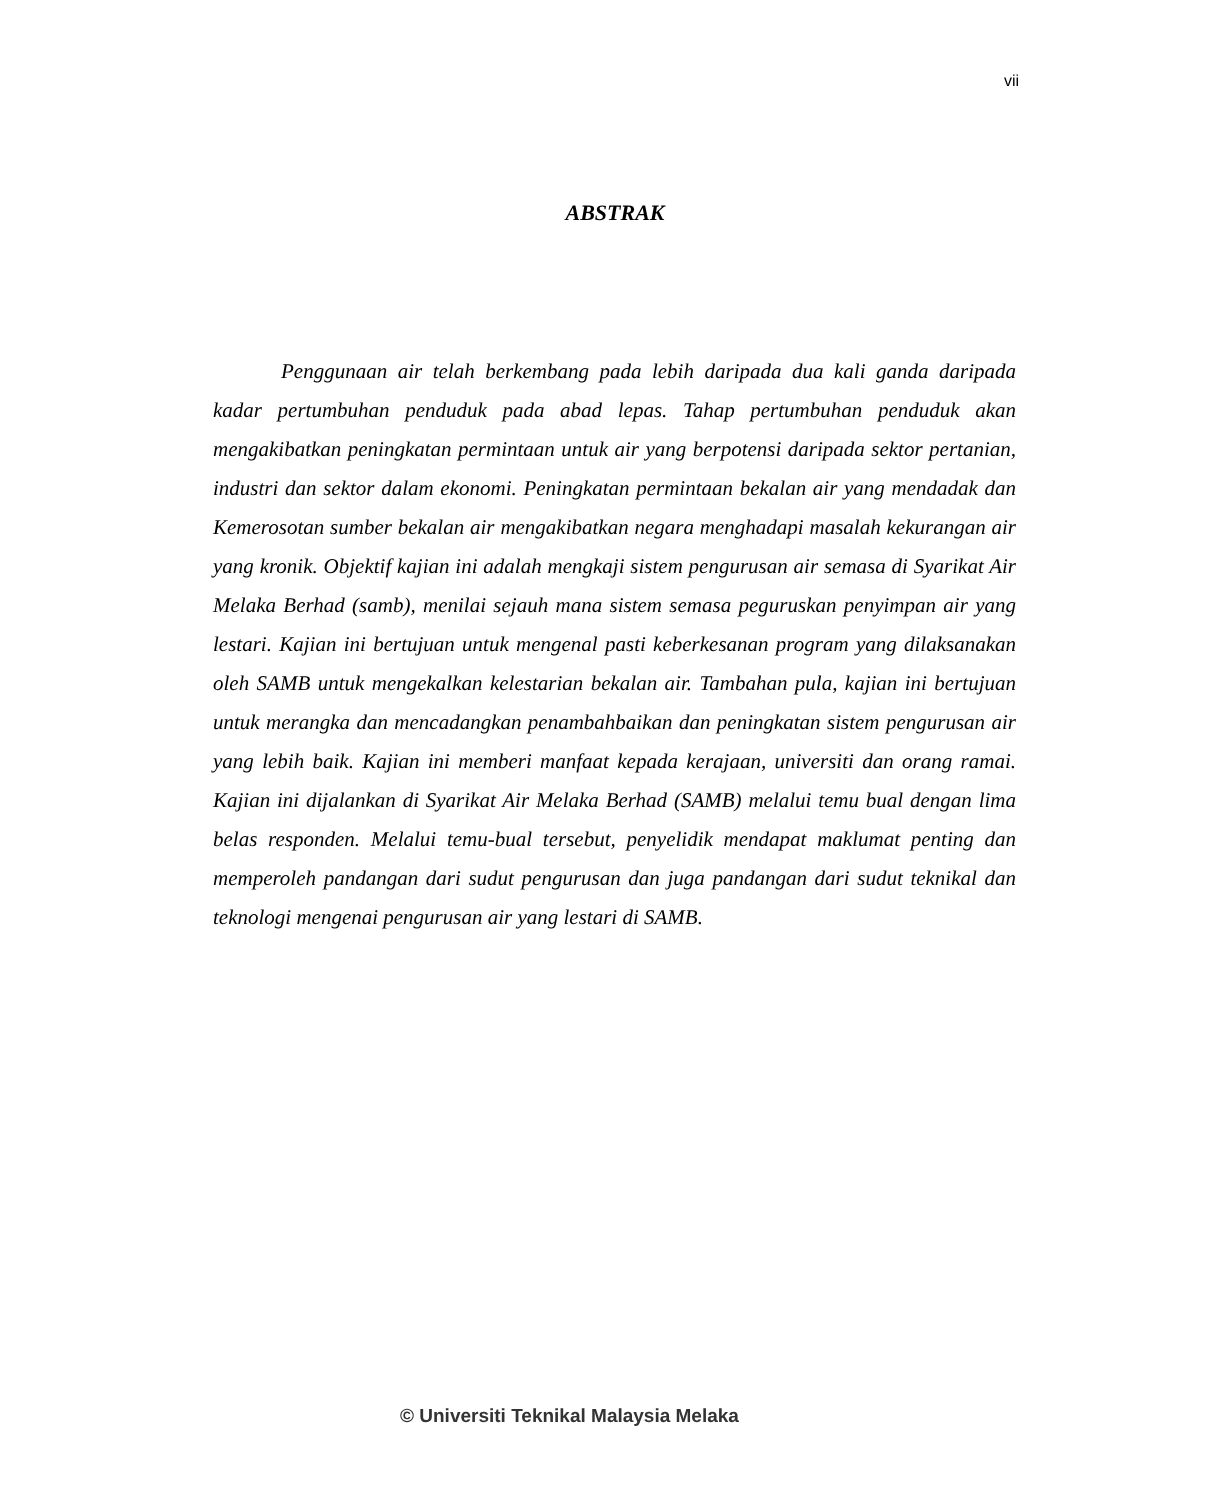vii
ABSTRAK
Penggunaan air telah berkembang pada lebih daripada dua kali ganda daripada kadar pertumbuhan penduduk pada abad lepas. Tahap pertumbuhan penduduk akan mengakibatkan peningkatan permintaan untuk air yang berpotensi daripada sektor pertanian, industri dan sektor dalam ekonomi. Peningkatan permintaan bekalan air yang mendadak dan Kemerosotan sumber bekalan air mengakibatkan negara menghadapi masalah kekurangan air yang kronik. Objektif kajian ini adalah mengkaji sistem pengurusan air semasa di Syarikat Air Melaka Berhad (samb), menilai sejauh mana sistem semasa peguruskan penyimpan air yang lestari. Kajian ini bertujuan untuk mengenal pasti keberkesanan program yang dilaksanakan oleh SAMB untuk mengekalkan kelestarian bekalan air. Tambahan pula, kajian ini bertujuan untuk merangka dan mencadangkan penambahbaikan dan peningkatan sistem pengurusan air yang lebih baik. Kajian ini memberi manfaat kepada kerajaan, universiti dan orang ramai. Kajian ini dijalankan di Syarikat Air Melaka Berhad (SAMB) melalui temu bual dengan lima belas responden. Melalui temu-bual tersebut, penyelidik mendapat maklumat penting dan memperoleh pandangan dari sudut pengurusan dan juga pandangan dari sudut teknikal dan teknologi mengenai pengurusan air yang lestari di SAMB.
© Universiti Teknikal Malaysia Melaka